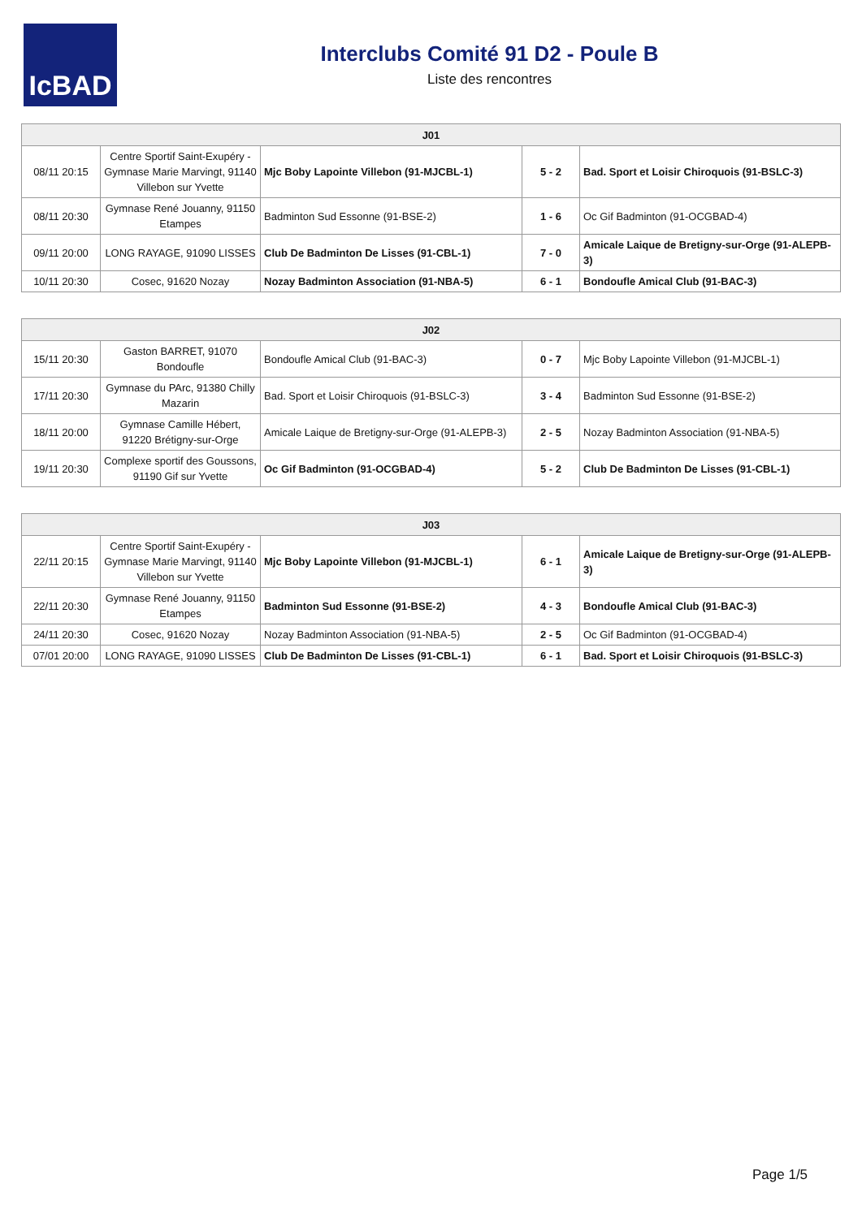IcBAD
Interclubs Comité 91 D2 - Poule B
Liste des rencontres
| J01 | | | | |
| --- | --- | --- | --- | --- |
| 08/11 20:15 | Centre Sportif Saint-Exupéry - Gymnase Marie Marvingt, 91140 Villebon sur Yvette | Mjc Boby Lapointe Villebon (91-MJCBL-1) | 5 - 2 | Bad. Sport et Loisir Chiroquois (91-BSLC-3) |
| 08/11 20:30 | Gymnase René Jouanny, 91150 Etampes | Badminton Sud Essonne (91-BSE-2) | 1 - 6 | Oc Gif Badminton (91-OCGBAD-4) |
| 09/11 20:00 | LONG RAYAGE, 91090 LISSES | Club De Badminton De Lisses (91-CBL-1) | 7 - 0 | Amicale Laique de Bretigny-sur-Orge (91-ALEPB-3) |
| 10/11 20:30 | Cosec, 91620 Nozay | Nozay Badminton Association (91-NBA-5) | 6 - 1 | Bondoufle Amical Club (91-BAC-3) |
| J02 | | | | |
| --- | --- | --- | --- | --- |
| 15/11 20:30 | Gaston BARRET, 91070 Bondoufle | Bondoufle Amical Club (91-BAC-3) | 0 - 7 | Mjc Boby Lapointe Villebon (91-MJCBL-1) |
| 17/11 20:30 | Gymnase du PArc, 91380 Chilly Mazarin | Bad. Sport et Loisir Chiroquois (91-BSLC-3) | 3 - 4 | Badminton Sud Essonne (91-BSE-2) |
| 18/11 20:00 | Gymnase Camille Hébert, 91220 Brétigny-sur-Orge | Amicale Laique de Bretigny-sur-Orge (91-ALEPB-3) | 2 - 5 | Nozay Badminton Association (91-NBA-5) |
| 19/11 20:30 | Complexe sportif des Goussons, 91190 Gif sur Yvette | Oc Gif Badminton (91-OCGBAD-4) | 5 - 2 | Club De Badminton De Lisses (91-CBL-1) |
| J03 | | | | |
| --- | --- | --- | --- | --- |
| 22/11 20:15 | Centre Sportif Saint-Exupéry - Gymnase Marie Marvingt, 91140 Villebon sur Yvette | Mjc Boby Lapointe Villebon (91-MJCBL-1) | 6 - 1 | Amicale Laique de Bretigny-sur-Orge (91-ALEPB-3) |
| 22/11 20:30 | Gymnase René Jouanny, 91150 Etampes | Badminton Sud Essonne (91-BSE-2) | 4 - 3 | Bondoufle Amical Club (91-BAC-3) |
| 24/11 20:30 | Cosec, 91620 Nozay | Nozay Badminton Association (91-NBA-5) | 2 - 5 | Oc Gif Badminton (91-OCGBAD-4) |
| 07/01 20:00 | LONG RAYAGE, 91090 LISSES | Club De Badminton De Lisses (91-CBL-1) | 6 - 1 | Bad. Sport et Loisir Chiroquois (91-BSLC-3) |
Page 1/5